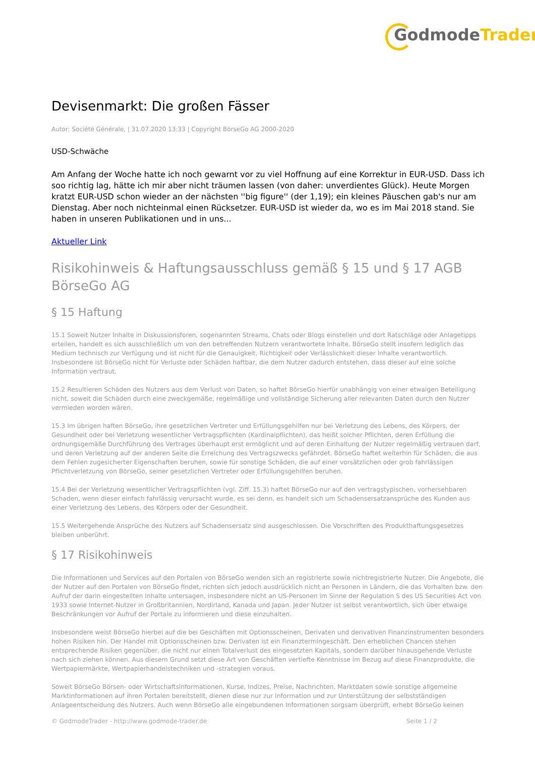GodmodeTrader
Devisenmarkt: Die großen Fässer
Autor: Société Générale, | 31.07.2020 13:33 | Copyright BörseGo AG 2000-2020
USD-Schwäche
Am Anfang der Woche hatte ich noch gewarnt vor zu viel Hoffnung auf eine Korrektur in EUR-USD. Dass ich soo richtig lag, hätte ich mir aber nicht träumen lassen (von daher: unverdientes Glück). Heute Morgen kratzt EUR-USD schon wieder an der nächsten ''big figure'' (der 1,19); ein kleines Päuschen gab's nur am Dienstag. Aber noch nichteinmal einen Rücksetzer. EUR-USD ist wieder da, wo es im Mai 2018 stand. Sie haben in unseren Publikationen und in uns...
Aktueller Link
Risikohinweis & Haftungsausschluss gemäß § 15 und § 17 AGB BörseGo AG
§ 15 Haftung
15.1 Soweit Nutzer Inhalte in Diskussionsforen, sogenannten Streams, Chats oder Blogs einstellen und dort Ratschläge oder Anlagetipps erteilen, handelt es sich ausschließlich um von den betreffenden Nutzern verantwortete Inhalte. BörseGo stellt insofern lediglich das Medium technisch zur Verfügung und ist nicht für die Genauigkeit, Richtigkeit oder Verlässlichkeit dieser Inhalte verantwortlich. Insbesondere ist BörseGo nicht für Verluste oder Schäden haftbar, die dem Nutzer dadurch entstehen, dass dieser auf eine solche Information vertraut.
15.2 Resultieren Schäden des Nutzers aus dem Verlust von Daten, so haftet BörseGo hierfür unabhängig von einer etwaigen Beteiligung nicht, soweit die Schäden durch eine zweckgemäße, regelmäßige und vollständige Sicherung aller relevanten Daten durch den Nutzer vermieden worden wären.
15.3 Im übrigen haften BörseGo, ihre gesetzlichen Vertreter und Erfüllungsgehilfen nur bei Verletzung des Lebens, des Körpers, der Gesundheit oder bei Verletzung wesentlicher Vertragspflichten (Kardinalpflichten), das heißt solcher Pflichten, deren Erfüllung die ordnungsgemäße Durchführung des Vertrages überhaupt erst ermöglicht und auf deren Einhaltung der Nutzer regelmäßig vertrauen darf, und deren Verletzung auf der anderen Seite die Erreichung des Vertragszwecks gefährdet. BörseGo haftet weiterhin für Schäden, die aus dem Fehlen zugesicherter Eigenschaften beruhen, sowie für sonstige Schäden, die auf einer vorsätzlichen oder grob fahrlässigen Pflichtverletzung von BörseGo, seiner gesetzlichen Vertreter oder Erfüllungsgehilfen beruhen.
15.4 Bei der Verletzung wesentlicher Vertragspflichten (vgl. Ziff. 15.3) haftet BörseGo nur auf den vertragstypischen, vorhersehbaren Schaden, wenn dieser einfach fahrlässig verursacht wurde, es sei denn, es handelt sich um Schadensersatzansprüche des Kunden aus einer Verletzung des Lebens, des Körpers oder der Gesundheit.
15.5 Weitergehende Ansprüche des Nutzers auf Schadensersatz sind ausgeschlossen. Die Vorschriften des Produkthaftungsgesetzes bleiben unberührt.
§ 17 Risikohinweis
Die Informationen und Services auf den Portalen von BörseGo wenden sich an registrierte sowie nichtregistrierte Nutzer. Die Angebote, die der Nutzer auf den Portalen von BörseGo findet, richten sich jedoch ausdrücklich nicht an Personen in Ländern, die das Vorhalten bzw. den Aufruf der darin eingestellten Inhalte untersagen, insbesondere nicht an US-Personen im Sinne der Regulation S des US Securities Act von 1933 sowie Internet-Nutzer in Großbritannien, Nordirland, Kanada und Japan. Jeder Nutzer ist selbst verantwortlich, sich über etwaige Beschränkungen vor Aufruf der Portale zu informieren und diese einzuhalten.
Insbesondere weist BörseGo hierbei auf die bei Geschäften mit Optionsscheinen, Derivaten und derivativen Finanzinstrumenten besonders hohen Risiken hin. Der Handel mit Optionsscheinen bzw. Derivaten ist ein Finanztermingeschäft. Den erheblichen Chancen stehen entsprechende Risiken gegenüber, die nicht nur einen Totalverlust des eingesetzten Kapitals, sondern darüber hinausgehende Verluste nach sich ziehen können. Aus diesem Grund setzt diese Art von Geschäften vertiefte Kenntnisse im Bezug auf diese Finanzprodukte, die Wertpapiermärkte, Wertpapierhandelstechniken und -strategien voraus.
Soweit BörseGo Börsen- oder Wirtschaftsinformationen, Kurse, Indizes, Preise, Nachrichten, Marktdaten sowie sonstige allgemeine Marktinformationen auf ihren Portalen bereitstellt, dienen diese nur zur Information und zur Unterstützung der selbstständigen Anlageentscheidung des Nutzers. Auch wenn BörseGo alle eingebundenen Informationen sorgsam überprüft, erhebt BörseGo keinen
© GodmodeTrader - http://www.godmode-trader.de Seite 1 / 2